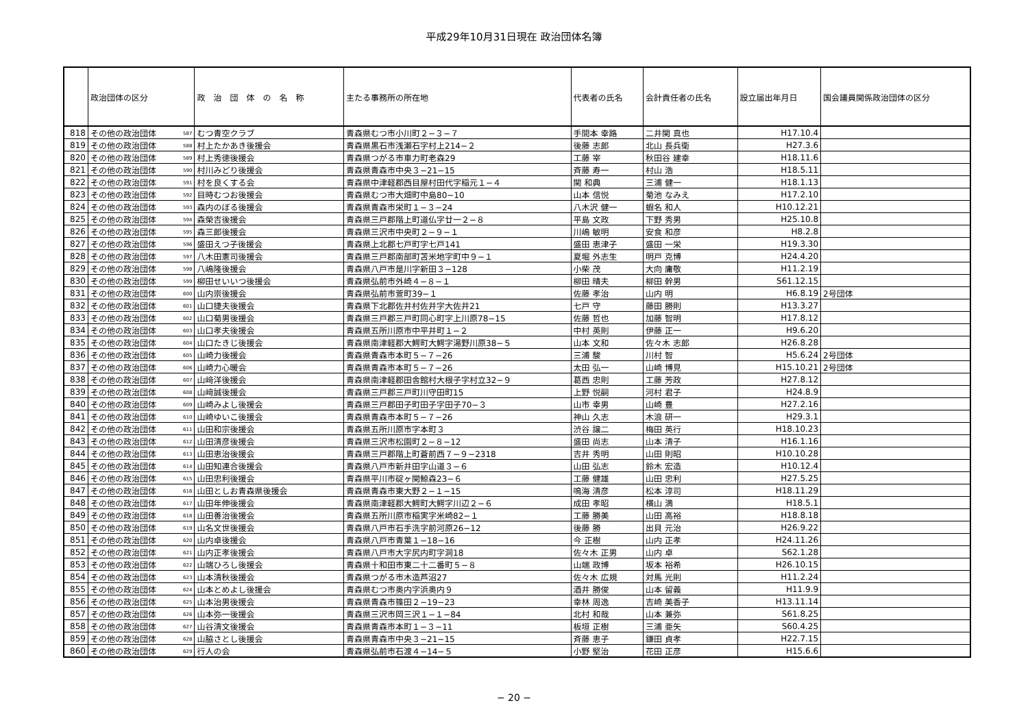平成29年10月31日現在 政治団体名簿
| | 政治団体の区分 | 政 治 団 体 の 名 称 | 主たる事務所の所在地 | 代表者の氏名 | 会計責任者の氏名 | 設立届出年月日 | 国会議員関係政治団体の区分 |
| --- | --- | --- | --- | --- | --- | --- | --- |
| 818 | その他の政治団体 587 | むつ青空クラブ | 青森県むつ市小川町２−３−７ | 手間本 幸路 | 二井関 真也 | H17.10.4 | |
| 819 | その他の政治団体 588 | 村上たかあき後援会 | 青森県黒石市浅瀬石字村上214−２ | 後藤 志郎 | 北山 長兵衛 | H27.3.6 | |
| 820 | その他の政治団体 589 | 村上秀徳後援会 | 青森県つがる市車力町老森29 | 工藤 宰 | 秋田谷 建幸 | H18.11.6 | |
| 821 | その他の政治団体 590 | 村川みどり後援会 | 青森県青森市中央３−21−15 | 斉藤 寿一 | 村山 浩 | H18.5.11 | |
| 822 | その他の政治団体 591 | 村を良くする会 | 青森県中津軽郡西目屋村田代字稲元１−４ | 関 和典 | 三浦 健一 | H18.1.13 | |
| 823 | その他の政治団体 592 | 目時むつお後援会 | 青森県むつ市大畑町中島80−10 | 山本 信悦 | 菊池 なみえ | H17.2.10 | |
| 824 | その他の政治団体 593 | 森内のぼる後援会 | 青森県青森市栄町１−３−24 | 八木沢 健一 | 蝦名 和人 | H10.12.21 | |
| 825 | その他の政治団体 594 | 森榮吉後援会 | 青森県三戸郡階上町道仏字廿一２−８ | 平島 文政 | 下野 秀男 | H25.10.8 | |
| 826 | その他の政治団体 595 | 森三郎後援会 | 青森県三沢市中央町２−９−１ | 川嶋 敏明 | 安食 和彦 | H8.2.8 | |
| 827 | その他の政治団体 596 | 盛田えつ子後援会 | 青森県上北郡七戸町字七戸141 | 盛田 恵津子 | 盛田 一栄 | H19.3.30 | |
| 828 | その他の政治団体 597 | 八木田憲司後援会 | 青森県三戸郡南部町苫米地字町中９−１ | 夏堀 外志生 | 明戸 克博 | H24.4.20 | |
| 829 | その他の政治団体 598 | 八嶋隆後援会 | 青森県八戸市是川字新田３−128 | 小柴 茂 | 大向 庸敬 | H11.2.19 | |
| 830 | その他の政治団体 599 | 柳田せいいつ後援会 | 青森県弘前市外崎４−８−１ | 柳田 晴夫 | 柳田 幹男 | S61.12.15 | |
| 831 | その他の政治団体 600 | 山内崇後援会 | 青森県弘前市萱町39−１ | 佐藤 孝治 | 山内 明 | H6.8.19 | 2号団体 |
| 832 | その他の政治団体 601 | 山口捷夫後援会 | 青森県下北郡佐井村佐井字大佐井21 | 七戸 守 | 藤田 勝則 | H13.3.27 | |
| 833 | その他の政治団体 602 | 山口菊男後援会 | 青森県三戸郡三戸町同心町字上川原78−15 | 佐藤 哲也 | 加藤 智明 | H17.8.12 | |
| 834 | その他の政治団体 603 | 山口孝夫後援会 | 青森県五所川原市中平井町１−２ | 中村 英則 | 伊藤 正一 | H9.6.20 | |
| 835 | その他の政治団体 604 | 山口たきじ後援会 | 青森県南津軽郡大鰐町大鰐字湯野川原38−５ | 山本 文和 | 佐々木 志郎 | H26.8.28 | |
| 836 | その他の政治団体 605 | 山崎力後援会 | 青森県青森市本町５−７−26 | 三浦 駿 | 川村 智 | H5.6.24 | 2号団体 |
| 837 | その他の政治団体 606 | 山崎力心暖会 | 青森県青森市本町５−７−26 | 太田 弘一 | 山崎 博見 | H15.10.21 | 2号団体 |
| 838 | その他の政治団体 607 | 山﨑洋後援会 | 青森県南津軽郡田舎館村大根子字村立32−９ | 葛西 忠則 | 工藤 芳政 | H27.8.12 | |
| 839 | その他の政治団体 608 | 山﨑誠後援会 | 青森県三戸郡三戸町川守田町15 | 上野 悦嗣 | 河村 君子 | H24.8.9 | |
| 840 | その他の政治団体 609 | 山崎みよし後援会 | 青森県三戸郡田子町田子字田子70−３ | 山市 幸男 | 山崎 豊 | H27.2.16 | |
| 841 | その他の政治団体 610 | 山崎ゆいこ後援会 | 青森県青森市本町５−７−26 | 神山 久志 | 木浪 研一 | H29.3.1 | |
| 842 | その他の政治団体 611 | 山田和宗後援会 | 青森県五所川原市字本町３ | 渋谷 譲二 | 梅田 英行 | H18.10.23 | |
| 843 | その他の政治団体 612 | 山田清彦後援会 | 青森県三沢市松園町２−８−12 | 盛田 尚志 | 山本 清子 | H16.1.16 | |
| 844 | その他の政治団体 613 | 山田恵治後援会 | 青森県三戸郡階上町蒼前西７−９−2318 | 吉井 秀明 | 山田 則昭 | H10.10.28 | |
| 845 | その他の政治団体 614 | 山田知連合後援会 | 青森県八戸市新井田字山道３−６ | 山田 弘志 | 鈴木 宏造 | H10.12.4 | |
| 846 | その他の政治団体 615 | 山田忠利後援会 | 青森県平川市碇ヶ関鯨森23−６ | 工藤 健雄 | 山田 忠利 | H27.5.25 | |
| 847 | その他の政治団体 616 | 山田としお青森県後援会 | 青森県青森市東大野２−１−15 | 鳴海 清彦 | 松本 淳司 | H18.11.29 | |
| 848 | その他の政治団体 617 | 山田年伸後援会 | 青森県南津軽郡大鰐町大鰐字川辺２−６ | 成田 孝昭 | 横山 満 | H18.5.1 | |
| 849 | その他の政治団体 618 | 山田善治後援会 | 青森県五所川原市稲実字米崎82−１ | 工藤 勝美 | 山田 高裕 | H18.8.18 | |
| 850 | その他の政治団体 619 | 山名文世後援会 | 青森県八戸市石手洗字前河原26−12 | 後藤 勝 | 出貝 元治 | H26.9.22 | |
| 851 | その他の政治団体 620 | 山内卓後援会 | 青森県八戸市青葉１−18−16 | 今 正樹 | 山内 正孝 | H24.11.26 | |
| 852 | その他の政治団体 621 | 山内正孝後援会 | 青森県八戸市大字尻内町字洞18 | 佐々木 正男 | 山内 卓 | S62.1.28 | |
| 853 | その他の政治団体 622 | 山端ひろし後援会 | 青森県十和田市東二十二番町５−８ | 山端 政博 | 坂本 裕希 | H26.10.15 | |
| 854 | その他の政治団体 623 | 山本清秋後援会 | 青森県つがる市木造芦沼27 | 佐々木 広規 | 対馬 光則 | H11.2.24 | |
| 855 | その他の政治団体 624 | 山本とめよし後援会 | 青森県むつ市奥内字浜奥内９ | 酒井 勝俊 | 山本 留義 | H11.9.9 | |
| 856 | その他の政治団体 625 | 山本治男後援会 | 青森県青森市篠田２−19−23 | 幸林 周逸 | 吉崎 美香子 | H13.11.14 | |
| 857 | その他の政治団体 626 | 山本弥一後援会 | 青森県三沢市岡三沢１−１−84 | 北村 和哉 | 山本 兼弥 | S61.8.25 | |
| 858 | その他の政治団体 627 | 山谷清文後援会 | 青森県青森市本町１−３−11 | 板垣 正樹 | 三浦 亜矢 | S60.4.25 | |
| 859 | その他の政治団体 628 | 山脇さとし後援会 | 青森県青森市中央３−21−15 | 斉藤 恵子 | 鎌田 貞孝 | H22.7.15 | |
| 860 | その他の政治団体 629 | 行人の会 | 青森県弘前市石渡４−14−５ | 小野 堅治 | 花田 正彦 | H15.6.6 | |
− 20 −